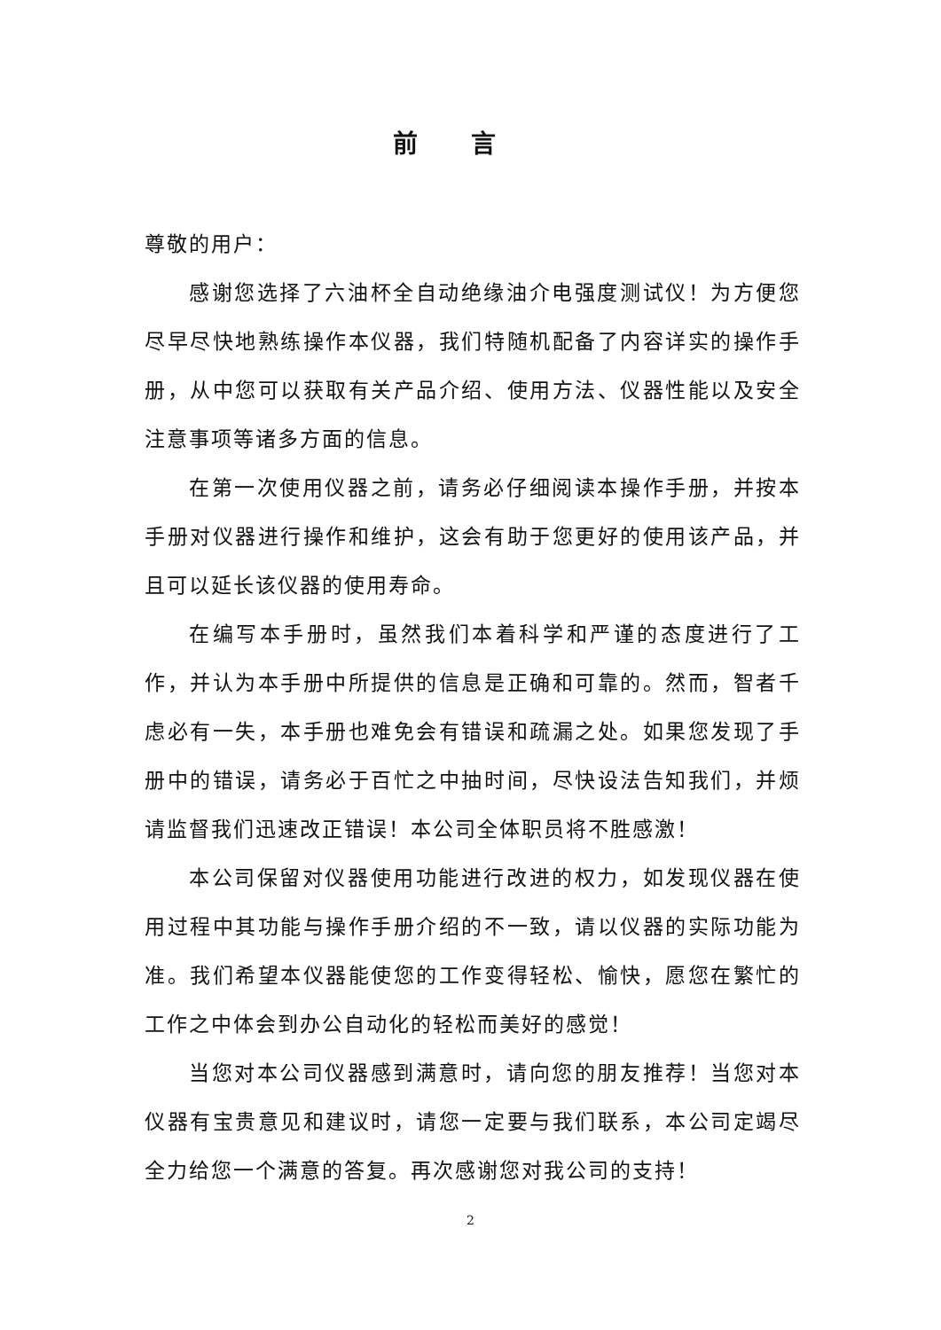前言
尊敬的用户：
感谢您选择了六油杯全自动绝缘油介电强度测试仪！为方便您尽早尽快地熟练操作本仪器，我们特随机配备了内容详实的操作手册，从中您可以获取有关产品介绍、使用方法、仪器性能以及安全注意事项等诸多方面的信息。
在第一次使用仪器之前，请务必仔细阅读本操作手册，并按本手册对仪器进行操作和维护，这会有助于您更好的使用该产品，并且可以延长该仪器的使用寿命。
在编写本手册时，虽然我们本着科学和严谨的态度进行了工作，并认为本手册中所提供的信息是正确和可靠的。然而，智者千虑必有一失，本手册也难免会有错误和疏漏之处。如果您发现了手册中的错误，请务必于百忙之中抽时间，尽快设法告知我们，并烦请监督我们迅速改正错误！本公司全体职员将不胜感激！
本公司保留对仪器使用功能进行改进的权力，如发现仪器在使用过程中其功能与操作手册介绍的不一致，请以仪器的实际功能为准。我们希望本仪器能使您的工作变得轻松、愉快，愿您在繁忙的工作之中体会到办公自动化的轻松而美好的感觉！
当您对本公司仪器感到满意时，请向您的朋友推荐！当您对本仪器有宝贵意见和建议时，请您一定要与我们联系，本公司定竭尽全力给您一个满意的答复。再次感谢您对我公司的支持！
2